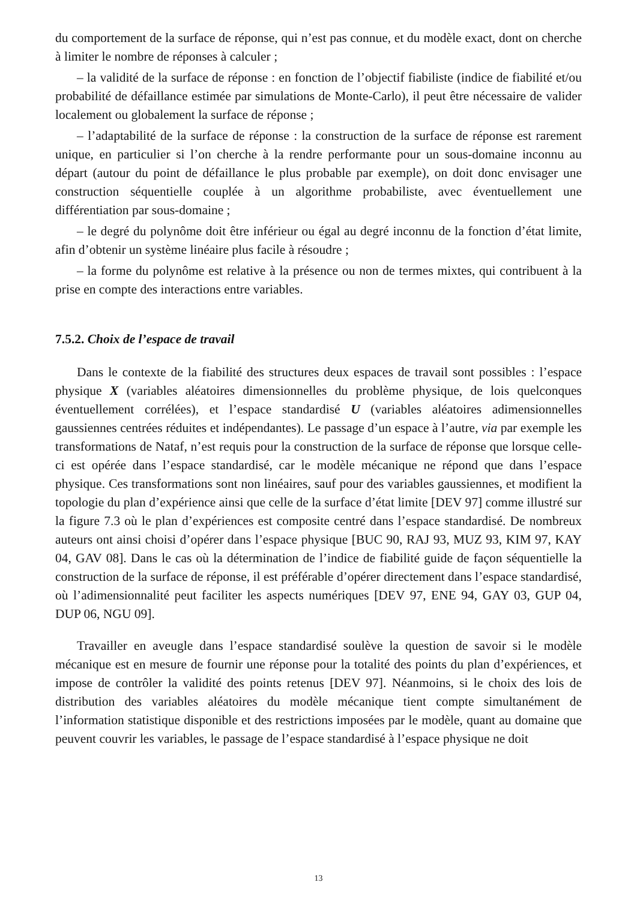du comportement de la surface de réponse, qui n’est pas connue, et du modèle exact, dont on cherche à limiter le nombre de réponses à calculer ;
– la validité de la surface de réponse : en fonction de l’objectif fiabiliste (indice de fiabilité et/ou probabilité de défaillance estimée par simulations de Monte-Carlo), il peut être nécessaire de valider localement ou globalement la surface de réponse ;
– l’adaptabilité de la surface de réponse : la construction de la surface de réponse est rarement unique, en particulier si l’on cherche à la rendre performante pour un sous-domaine inconnu au départ (autour du point de défaillance le plus probable par exemple), on doit donc envisager une construction séquentielle couplée à un algorithme probabiliste, avec éventuellement une différentiation par sous-domaine ;
– le degré du polynôme doit être inférieur ou égal au degré inconnu de la fonction d’état limite, afin d’obtenir un système linéaire plus facile à résoudre ;
– la forme du polynôme est relative à la présence ou non de termes mixtes, qui contribuent à la prise en compte des interactions entre variables.
7.5.2. Choix de l’espace de travail
Dans le contexte de la fiabilité des structures deux espaces de travail sont possibles : l’espace physique X (variables aléatoires dimensionnelles du problème physique, de lois quelconques éventuellement corrélées), et l’espace standardisé U (variables aléatoires adimensionnelles gaussiennes centrées réduites et indépendantes). Le passage d’un espace à l’autre, via par exemple les transformations de Nataf, n’est requis pour la construction de la surface de réponse que lorsque celle-ci est opérée dans l’espace standardisé, car le modèle mécanique ne répond que dans l’espace physique. Ces transformations sont non linéaires, sauf pour des variables gaussiennes, et modifient la topologie du plan d’expérience ainsi que celle de la surface d’état limite [DEV 97] comme illustré sur la figure 7.3 où le plan d’expériences est composite centré dans l’espace standardisé. De nombreux auteurs ont ainsi choisi d’opérer dans l’espace physique [BUC 90, RAJ 93, MUZ 93, KIM 97, KAY 04, GAV 08]. Dans le cas où la détermination de l’indice de fiabilité guide de façon séquentielle la construction de la surface de réponse, il est préférable d’opérer directement dans l’espace standardisé, où l’adimensionnalité peut faciliter les aspects numériques [DEV 97, ENE 94, GAY 03, GUP 04, DUP 06, NGU 09].
Travailler en aveugle dans l’espace standardisé soulève la question de savoir si le modèle mécanique est en mesure de fournir une réponse pour la totalité des points du plan d’expériences, et impose de contrôler la validité des points retenus [DEV 97]. Néanmoins, si le choix des lois de distribution des variables aléatoires du modèle mécanique tient compte simultanément de l’information statistique disponible et des restrictions imposées par le modèle, quant au domaine que peuvent couvrir les variables, le passage de l’espace standardisé à l’espace physique ne doit
13